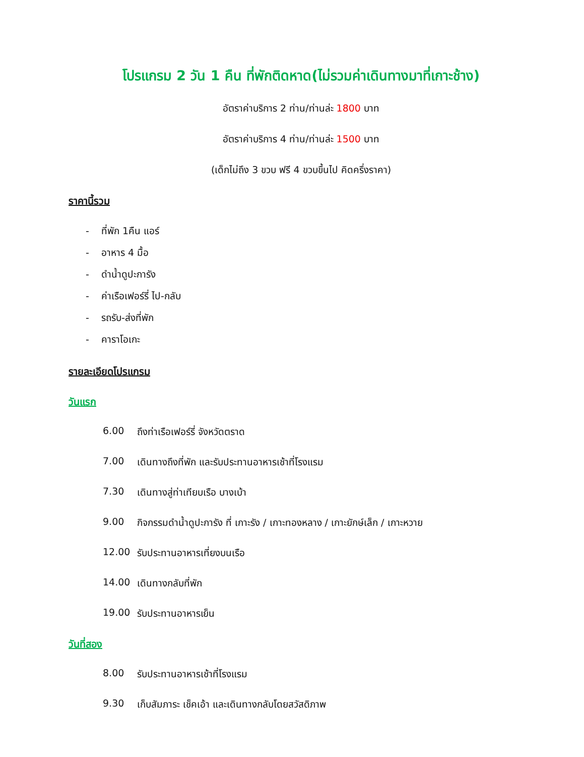โปรแกรม 2 วัน 1 คืน ที่พักติดหาด(ไม่รวมค่าเดินทางมาที่เกาะช้าง)
อัตราค่าบริการ 2 ท่าน/ท่านล่ะ 1800 บาท
อัตราค่าบริการ 4 ท่าน/ท่านล่ะ 1500 บาท
(เด็กไม่ถึง 3 ขวบ ฟรี 4 ขวบขึ้นไป คิดครึ่งราคา)
ราคานี้รวม
- ที่พัก 1คืน แอร์
- อาหาร 4 มื้อ
- ดำน้ำดูปะการัง
- ค่าเรือเฟอร์รี่ ไป-กลับ
- รถรับ-ส่งที่พัก
- คาราโอเกะ
รายละเอียดโปรแกรม
วันแรก
6.00 ถึงท่าเรือเฟอร์รี่ จังหวัดตราด
7.00 เดินทางถึงที่พัก และรับประทานอาหารเช้าที่โรงแรม
7.30 เดินทางสู่ท่าเทียบเรือ บางเบ้า
9.00 กิจกรรมดำน้ำดูปะการัง ที่ เกาะรัง / เกาะทองหลาง / เกาะยักษ์เล็ก / เกาะหวาย
12.00 รับประทานอาหารเที่ยงบนเรือ
14.00 เดินทางกลับที่พัก
19.00 รับประทานอาหารเย็น
วันที่สอง
8.00 รับประทานอาหารเช้าที่โรงแรม
9.30 เก็บสัมภาระ เช็คเอ้า และเดินทางกลับโดยสวัสดิภาพ